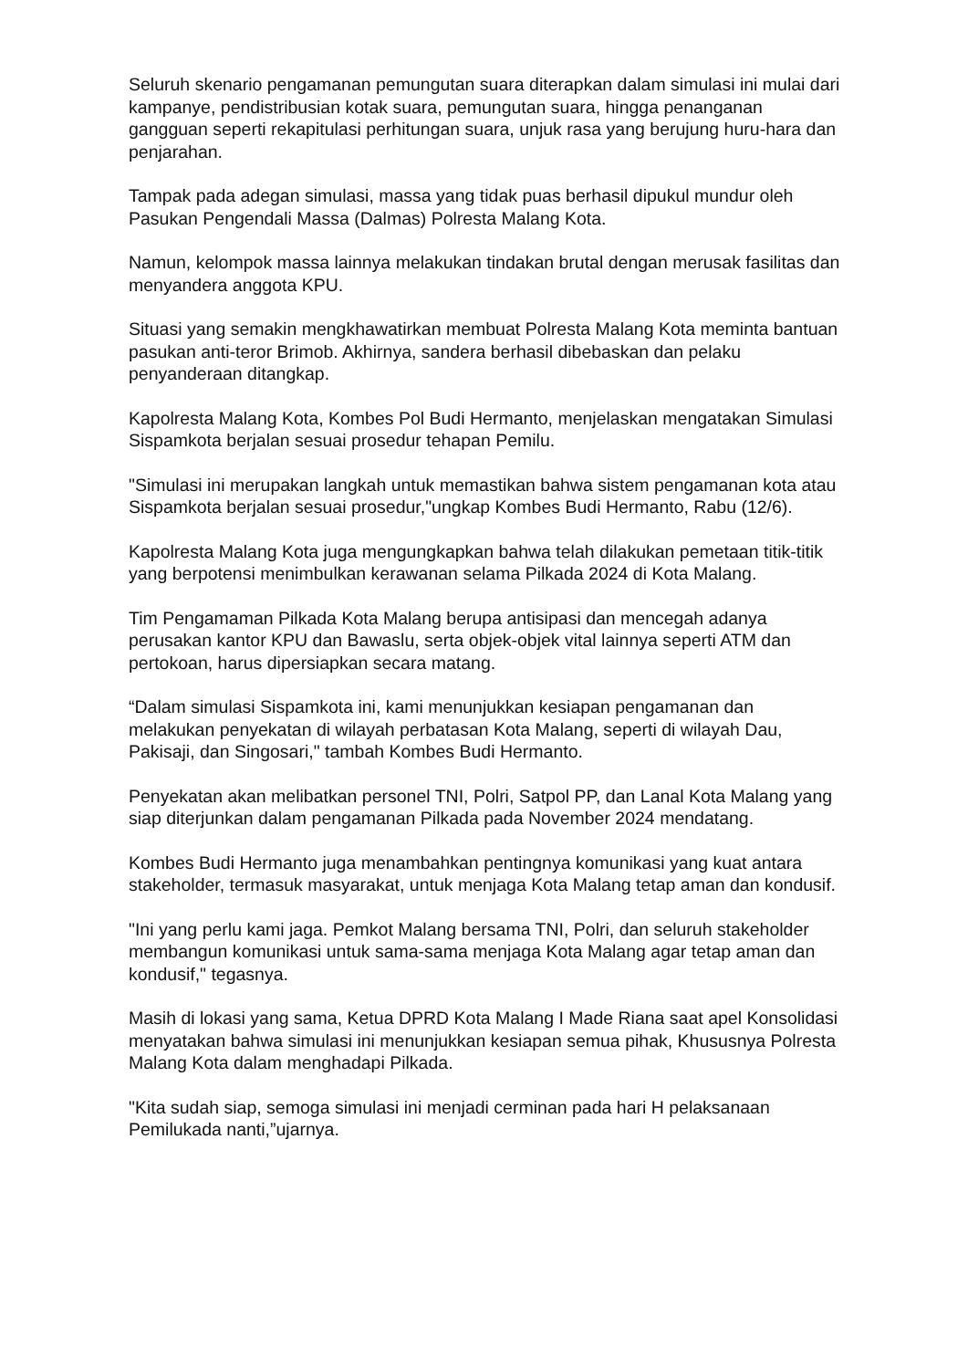Seluruh skenario pengamanan pemungutan suara diterapkan dalam simulasi ini mulai dari kampanye, pendistribusian kotak suara, pemungutan suara, hingga penanganan gangguan seperti rekapitulasi perhitungan suara, unjuk rasa yang berujung huru-hara dan penjarahan.
Tampak pada adegan simulasi, massa yang tidak puas berhasil dipukul mundur oleh Pasukan Pengendali Massa (Dalmas) Polresta Malang Kota.
Namun, kelompok massa lainnya melakukan tindakan brutal dengan merusak fasilitas dan menyandera anggota KPU.
Situasi yang semakin mengkhawatirkan membuat Polresta Malang Kota meminta bantuan pasukan anti-teror Brimob. Akhirnya, sandera berhasil dibebaskan dan pelaku penyanderaan ditangkap.
Kapolresta Malang Kota, Kombes Pol Budi Hermanto, menjelaskan mengatakan Simulasi Sispamkota berjalan sesuai prosedur tehapan Pemilu.
"Simulasi ini merupakan langkah untuk memastikan bahwa sistem pengamanan kota atau Sispamkota berjalan sesuai prosedur,"ungkap Kombes Budi Hermanto, Rabu (12/6).
Kapolresta Malang Kota juga mengungkapkan bahwa telah dilakukan pemetaan titik-titik yang berpotensi menimbulkan kerawanan selama Pilkada 2024 di Kota Malang.
Tim Pengamaman Pilkada Kota Malang berupa antisipasi dan mencegah adanya perusakan kantor KPU dan Bawaslu, serta objek-objek vital lainnya seperti ATM dan pertokoan, harus dipersiapkan secara matang.
“Dalam simulasi Sispamkota ini, kami menunjukkan kesiapan pengamanan dan melakukan penyekatan di wilayah perbatasan Kota Malang, seperti di wilayah Dau, Pakisaji, dan Singosari," tambah Kombes Budi Hermanto.
Penyekatan akan melibatkan personel TNI, Polri, Satpol PP, dan Lanal Kota Malang yang siap diterjunkan dalam pengamanan Pilkada pada November 2024 mendatang.
Kombes Budi Hermanto juga menambahkan pentingnya komunikasi yang kuat antara stakeholder, termasuk masyarakat, untuk menjaga Kota Malang tetap aman dan kondusif.
"Ini yang perlu kami jaga. Pemkot Malang bersama TNI, Polri, dan seluruh stakeholder membangun komunikasi untuk sama-sama menjaga Kota Malang agar tetap aman dan kondusif," tegasnya.
Masih di lokasi yang sama, Ketua DPRD Kota Malang I Made Riana saat apel Konsolidasi menyatakan bahwa simulasi ini menunjukkan kesiapan semua pihak, Khususnya Polresta Malang Kota dalam menghadapi Pilkada.
"Kita sudah siap, semoga simulasi ini menjadi cerminan pada hari H pelaksanaan Pemilukada nanti,”ujarnya.